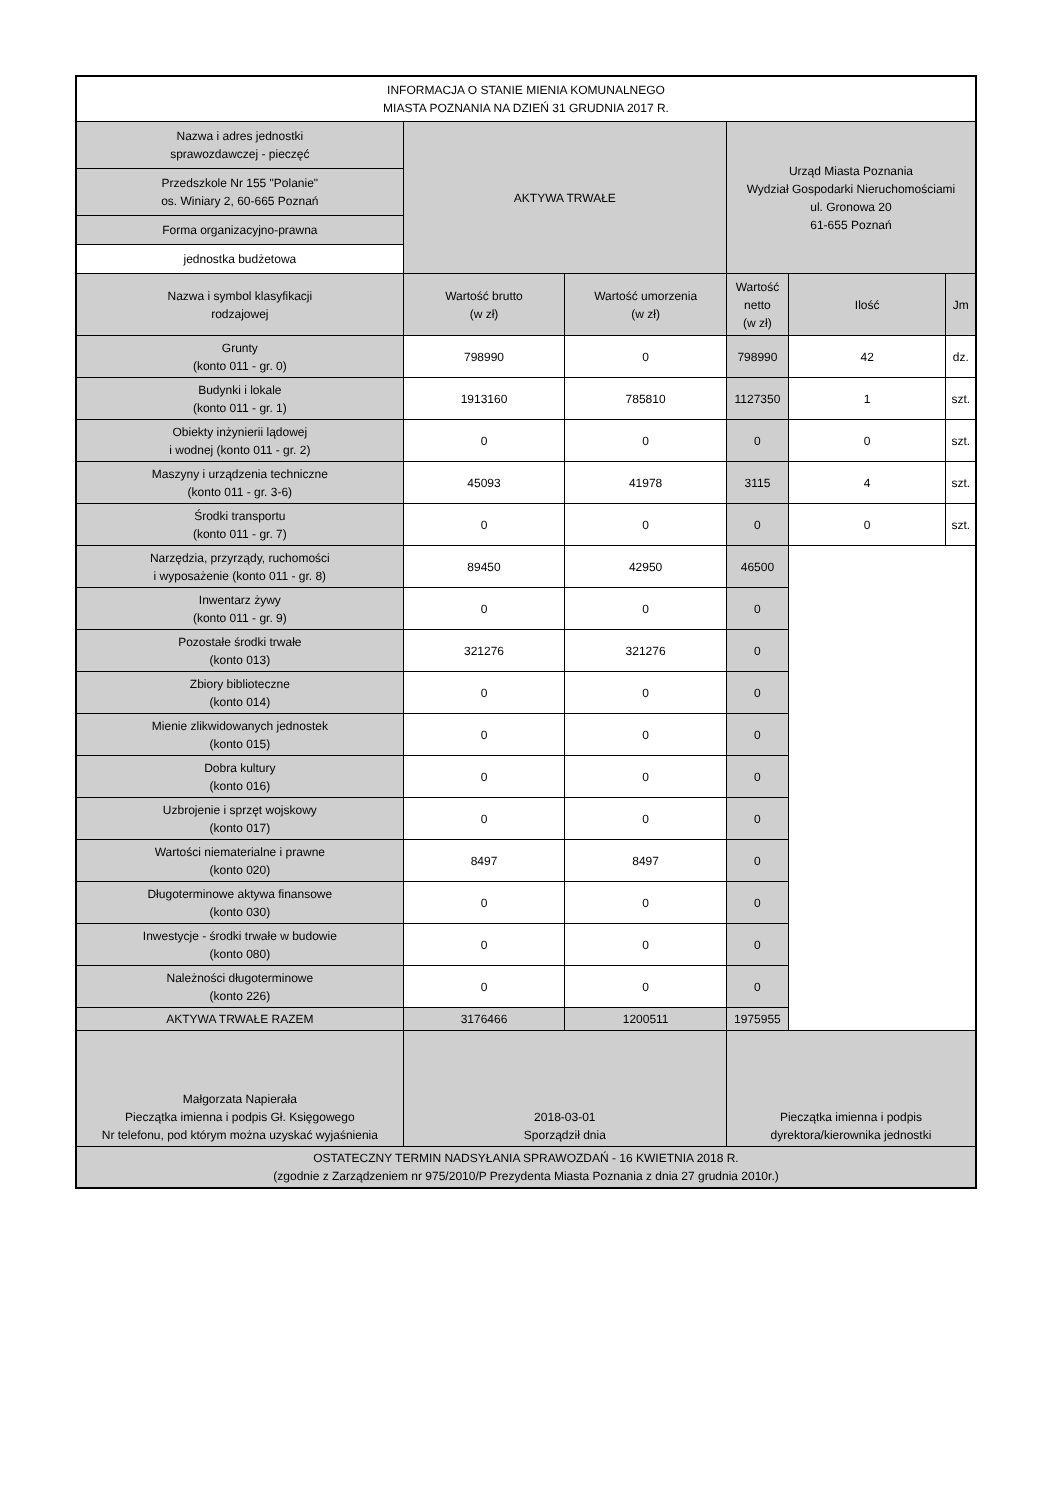| INFORMACJA O STANIE MIENIA KOMUNALNEGO MIASTA POZNANIA NA DZIEŃ 31 GRUDNIA 2017 R. | | | | | |
| --- | --- | --- | --- | --- | --- |
| Nazwa i adres jednostki sprawozdawczej - pieczęć | AKTYWA TRWAŁE | | Urząd Miasta Poznania Wydział Gospodarki Nieruchomościami ul. Gronowa 20 61-655 Poznań | | |
| Przedszkole Nr 155 "Polanie" os. Winiary 2, 60-665 Poznań | | | | | |
| Forma organizacyjno-prawna | | | | | |
| jednostka budżetowa | | | | | |
| Nazwa i symbol klasyfikacji rodzajowej | Wartość brutto (w zł) | Wartość umorzenia (w zł) | Wartość netto (w zł) | Ilość | Jm |
| Grunty (konto 011 - gr. 0) | 798990 | 0 | 798990 | 42 | dz. |
| Budynki i lokale (konto 011 - gr. 1) | 1913160 | 785810 | 1127350 | 1 | szt. |
| Obiekty inżynierii lądowej i wodnej (konto 011 - gr. 2) | 0 | 0 | 0 | 0 | szt. |
| Maszyny i urządzenia techniczne (konto 011 - gr. 3-6) | 45093 | 41978 | 3115 | 4 | szt. |
| Środki transportu (konto 011 - gr. 7) | 0 | 0 | 0 | 0 | szt. |
| Narzędzia, przyrządy, ruchomości i wyposażenie (konto 011 - gr. 8) | 89450 | 42950 | 46500 | | |
| Inwentarz żywy (konto 011 - gr. 9) | 0 | 0 | 0 | | |
| Pozostałe środki trwałe (konto 013) | 321276 | 321276 | 0 | | |
| Zbiory biblioteczne (konto 014) | 0 | 0 | 0 | | |
| Mienie zlikwidowanych jednostek (konto 015) | 0 | 0 | 0 | | |
| Dobra kultury (konto 016) | 0 | 0 | 0 | | |
| Uzbrojenie i sprzęt wojskowy (konto 017) | 0 | 0 | 0 | | |
| Wartości niematerialne i prawne (konto 020) | 8497 | 8497 | 0 | | |
| Długoterminowe aktywa finansowe (konto 030) | 0 | 0 | 0 | | |
| Inwestycje - środki trwałe w budowie (konto 080) | 0 | 0 | 0 | | |
| Należności długoterminowe (konto 226) | 0 | 0 | 0 | | |
| AKTYWA TRWAŁE RAZEM | 3176466 | 1200511 | 1975955 | | |
| Małgorzata Napierała Pieczątka imienna i podpis Gł. Księgowego Nr telefonu, pod którym można uzyskać wyjaśnienia | 2018-03-01 Sporządził dnia | | Pieczątka imienna i podpis dyrektora/kierownika jednostki | | |
| OSTATECZNY TERMIN NADSYŁANIA SPRAWOZDAŃ - 16 KWIETNIA 2018 R. (zgodnie z Zarządzeniem nr 975/2010/P Prezydenta Miasta Poznania z dnia 27 grudnia 2010r.) | | | | | |